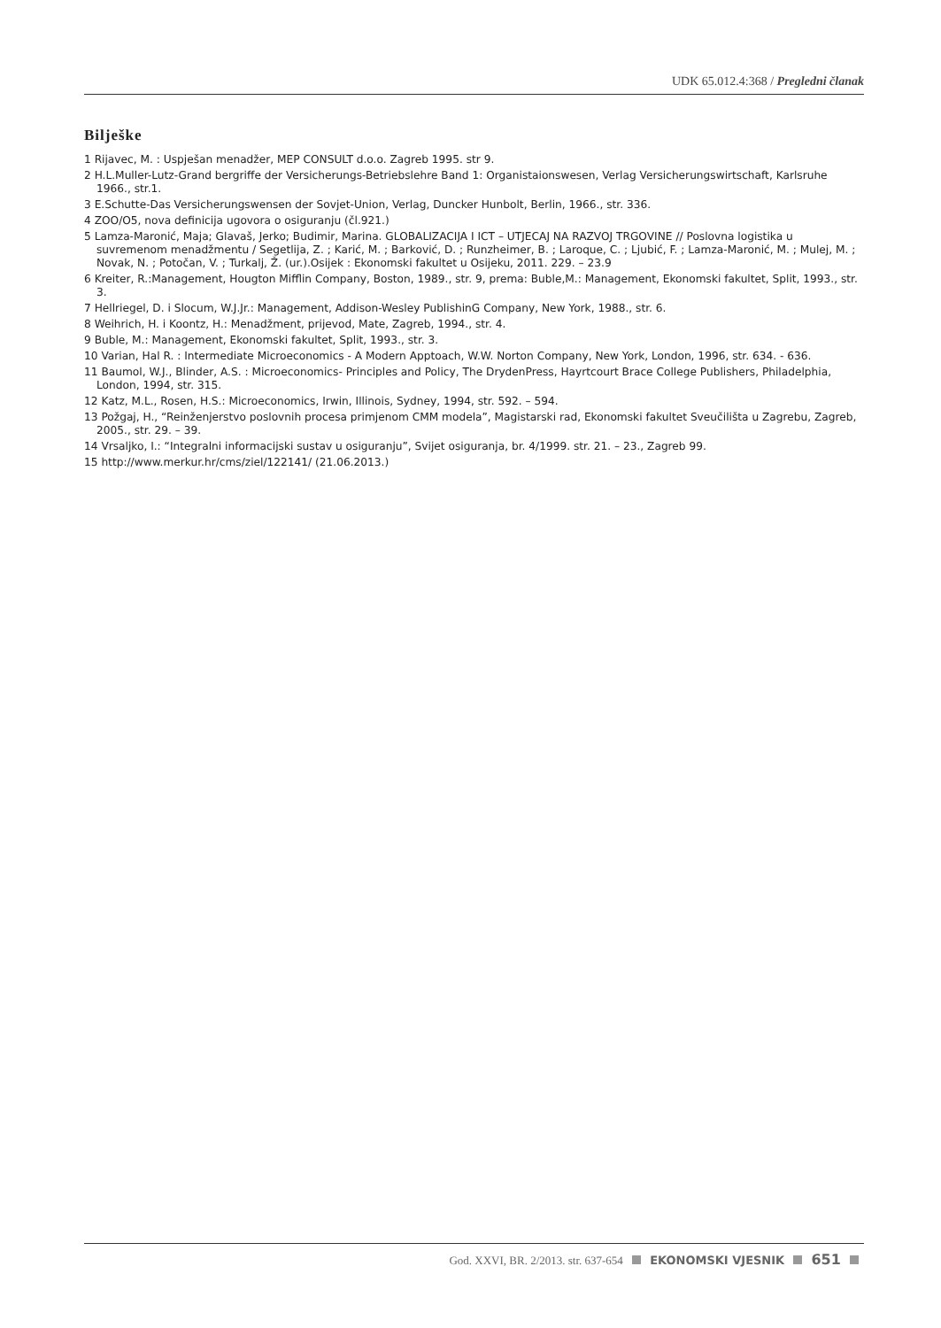UDK 65.012.4:368 / Pregledni članak
Bilješke
1 Rijavec, M. : Uspješan menadžer, MEP CONSULT d.o.o. Zagreb 1995. str 9.
2 H.L.Muller-Lutz-Grand bergriffe der Versicherungs-Betriebslehre Band 1: Organistaionswesen, Verlag Versicherungswirtschaft, Karlsruhe 1966., str.1.
3 E.Schutte-Das Versicherungswensen der Sovjet-Union, Verlag, Duncker Hunbolt, Berlin, 1966., str. 336.
4 ZOO/O5, nova definicija ugovora o osiguranju (čl.921.)
5 Lamza-Maronić, Maja; Glavaš, Jerko; Budimir, Marina. GLOBALIZACIJA I ICT – UTJECAJ NA RAZVOJ TRGOVINE // Poslovna logistika u suvremenom menadžmentu / Segetlija, Z. ; Karić, M. ; Barković, D. ; Runzheimer, B. ; Laroque, C. ; Ljubić, F. ; Lamza-Maronić, M. ; Mulej, M. ; Novak, N. ; Potočan, V. ; Turkalj, Ž. (ur.).Osijek : Ekonomski fakultet u Osijeku, 2011. 229. – 23.9
6 Kreiter, R.:Management, Hougton Mifflin Company, Boston, 1989., str. 9, prema: Buble,M.: Management, Ekonomski fakultet, Split, 1993., str. 3.
7 Hellriegel, D. i Slocum, W.J.Jr.: Management, Addison-Wesley PublishinG Company, New York, 1988., str. 6.
8 Weihrich, H. i Koontz, H.: Menadžment, prijevod, Mate, Zagreb, 1994., str. 4.
9 Buble, M.: Management, Ekonomski fakultet, Split, 1993., str. 3.
10 Varian, Hal R. : Intermediate Microeconomics - A Modern Apptoach, W.W. Norton Company, New York, London, 1996, str. 634. - 636.
11 Baumol, W.J., Blinder, A.S. : Microeconomics- Principles and Policy, The DrydenPress, Hayrtcourt Brace College Publishers, Philadelphia, London, 1994, str. 315.
12 Katz, M.L., Rosen, H.S.: Microeconomics, Irwin, Illinois, Sydney, 1994, str. 592. – 594.
13 Požgaj, H., “Reinženjerstvo poslovnih procesa primjenom CMM modela”, Magistarski rad, Ekonomski fakultet Sveučilišta u Zagrebu, Zagreb, 2005., str. 29. – 39.
14 Vrsaljko, I.: “Integralni informacijski sustav u osiguranju”, Svijet osiguranja, br. 4/1999. str. 21. – 23., Zagreb 99.
15 http://www.merkur.hr/cms/ziel/122141/ (21.06.2013.)
God. XXVI, BR. 2/2013. str. 637-654 EKONOMSKI VJESNIK 651